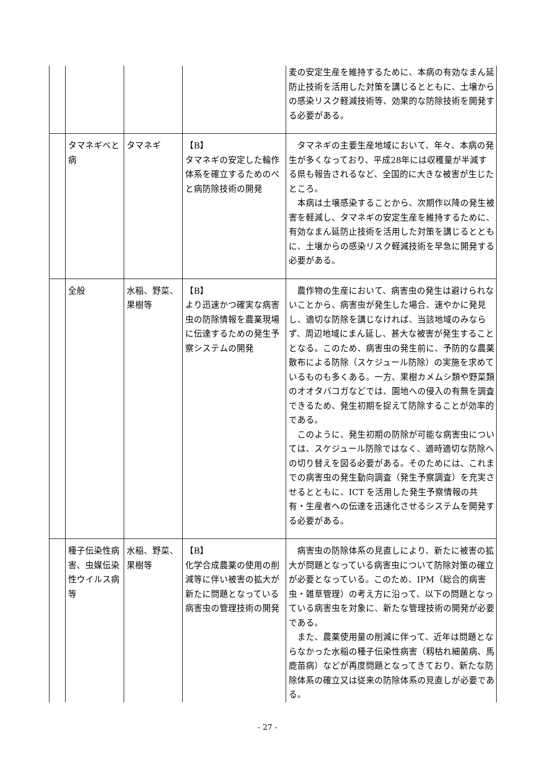| | | | | 麦の安定生産を維持するために、本病の有効なまん延防止技術を活用した対策を講じるとともに、土壌からの感染リスク軽減技術等、効果的な防除技術を開発する必要がある。 |
| | タマネギべと病 | タマネギ | 【B】 タマネギの安定した輪作体系を確立するためのべと病防除技術の開発 | タマネギの主要生産地域において、年々、本病の発生が多くなっており、平成28年には収穫量が半減する県も報告されるなど、全国的に大きな被害が生じたところ。 本病は土壌感染することから、次期作以降の発生被害を軽減し、タマネギの安定生産を維持するために、有効なまん延防止技術を活用した対策を講じるとともに、土壌からの感染リスク軽減技術を早急に開発する必要がある。 |
| | 全般 | 水稲、野菜、果樹等 | 【B】 より迅速かつ確実な病害虫の防除情報を農業現場に伝達するための発生予察システムの開発 | 農作物の生産において、病害虫の発生は避けられないことから、病害虫が発生した場合、速やかに発見し、適切な防除を講じなければ、当該地域のみならず、周辺地域にまん延し、甚大な被害が発生することとなる。このため、病害虫の発生前に、予防的な農薬散布による防除（スケジュール防除）の実施を求めているものも多くある。一方、果樹カメムシ類や野菜類のオオタバコガなどでは、園地への侵入の有無を調査できるため、発生初期を捉えて防除することが効率的である。 このように、発生初期の防除が可能な病害虫については、スケジュール防除ではなく、適時適切な防除への切り替えを図る必要がある。そのためには、これまでの病害虫の発生動向調査（発生予察調査）を充実させるとともに、ICT を活用した発生予察情報の共有・生産者への伝達を迅速化させるシステムを開発する必要がある。 |
| | 種子伝染性病害、虫媒伝染性ウイルス病等 | 水稲、野菜、果樹等 | 【B】 化学合成農薬の使用の削減等に伴い被害の拡大が新たに問題となっている病害虫の管理技術の開発 | 病害虫の防除体系の見直しにより、新たに被害の拡大が問題となっている病害虫について防除対策の確立が必要となっている。このため、IPM（総合的病害虫・雑草管理）の考え方に沿って、以下の問題となっている病害虫を対象に、新たな管理技術の開発が必要である。 また、農薬使用量の削減に伴って、近年は問題とならなかった水稲の種子伝染性病害（籾枯れ細菌病、馬鹿苗病）などが再度問題となってきており、新たな防除体系の確立又は従来の防除体系の見直しが必要である。 |
- 27 -